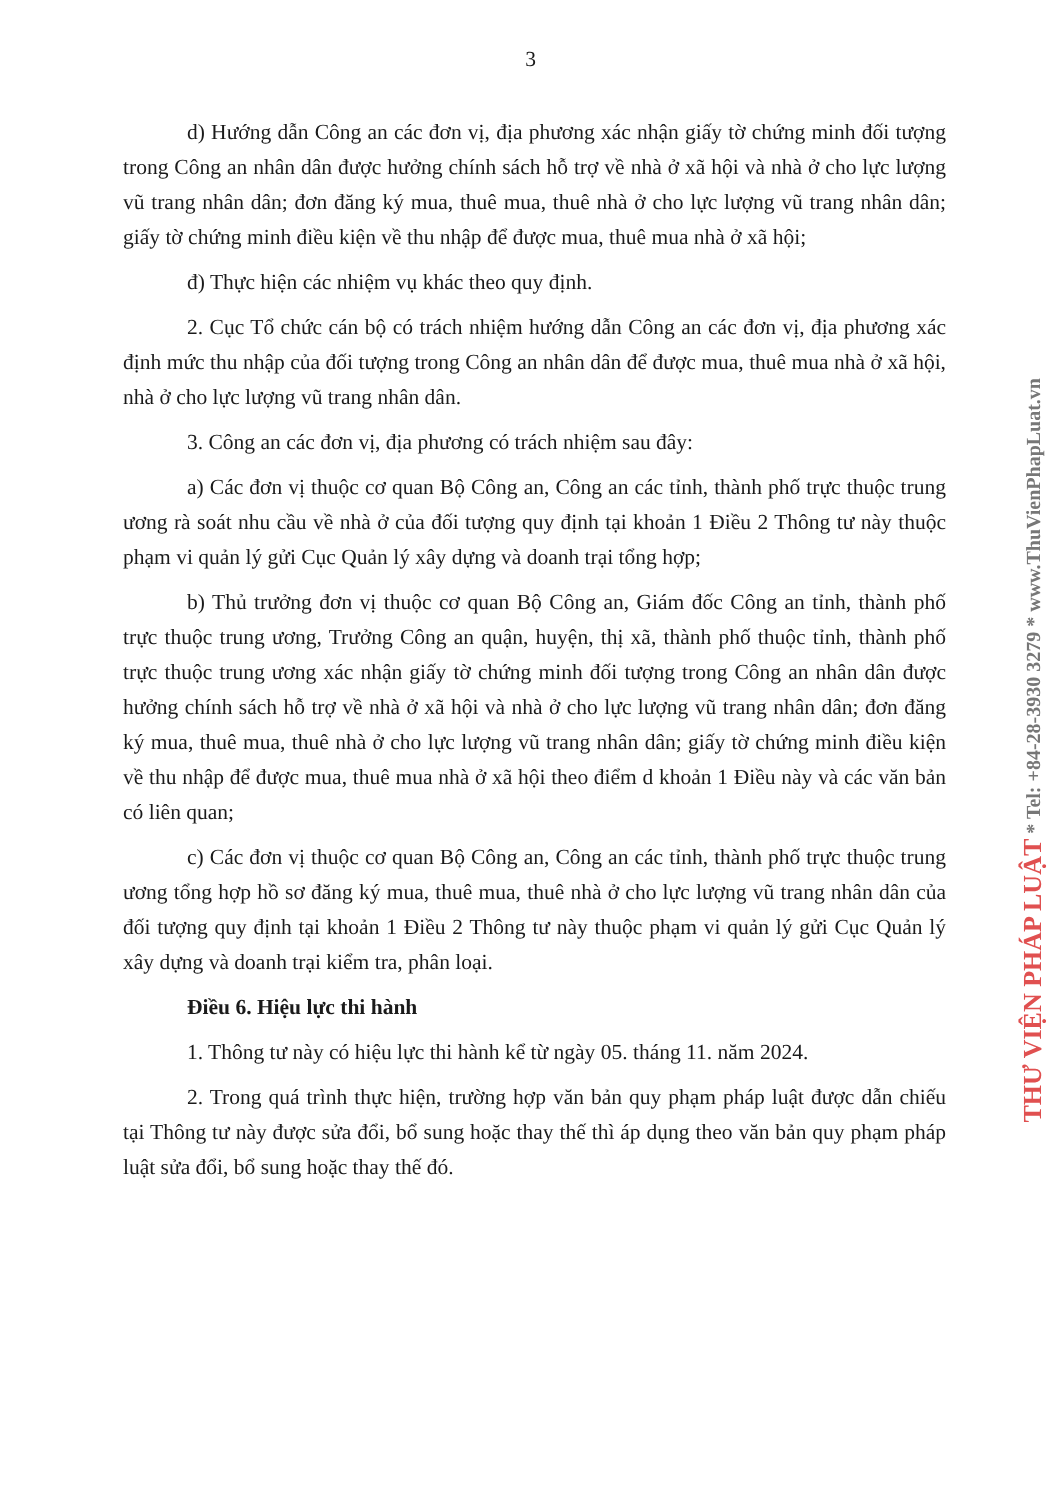3
d) Hướng dẫn Công an các đơn vị, địa phương xác nhận giấy tờ chứng minh đối tượng trong Công an nhân dân được hưởng chính sách hỗ trợ về nhà ở xã hội và nhà ở cho lực lượng vũ trang nhân dân; đơn đăng ký mua, thuê mua, thuê nhà ở cho lực lượng vũ trang nhân dân; giấy tờ chứng minh điều kiện về thu nhập để được mua, thuê mua nhà ở xã hội;
đ) Thực hiện các nhiệm vụ khác theo quy định.
2. Cục Tổ chức cán bộ có trách nhiệm hướng dẫn Công an các đơn vị, địa phương xác định mức thu nhập của đối tượng trong Công an nhân dân để được mua, thuê mua nhà ở xã hội, nhà ở cho lực lượng vũ trang nhân dân.
3. Công an các đơn vị, địa phương có trách nhiệm sau đây:
a) Các đơn vị thuộc cơ quan Bộ Công an, Công an các tỉnh, thành phố trực thuộc trung ương rà soát nhu cầu về nhà ở của đối tượng quy định tại khoản 1 Điều 2 Thông tư này thuộc phạm vi quản lý gửi Cục Quản lý xây dựng và doanh trại tổng hợp;
b) Thủ trưởng đơn vị thuộc cơ quan Bộ Công an, Giám đốc Công an tỉnh, thành phố trực thuộc trung ương, Trưởng Công an quận, huyện, thị xã, thành phố thuộc tỉnh, thành phố trực thuộc trung ương xác nhận giấy tờ chứng minh đối tượng trong Công an nhân dân được hưởng chính sách hỗ trợ về nhà ở xã hội và nhà ở cho lực lượng vũ trang nhân dân; đơn đăng ký mua, thuê mua, thuê nhà ở cho lực lượng vũ trang nhân dân; giấy tờ chứng minh điều kiện về thu nhập để được mua, thuê mua nhà ở xã hội theo điểm d khoản 1 Điều này và các văn bản có liên quan;
c) Các đơn vị thuộc cơ quan Bộ Công an, Công an các tỉnh, thành phố trực thuộc trung ương tổng hợp hồ sơ đăng ký mua, thuê mua, thuê nhà ở cho lực lượng vũ trang nhân dân của đối tượng quy định tại khoản 1 Điều 2 Thông tư này thuộc phạm vi quản lý gửi Cục Quản lý xây dựng và doanh trại kiểm tra, phân loại.
Điều 6. Hiệu lực thi hành
1. Thông tư này có hiệu lực thi hành kể từ ngày 05. tháng 11. năm 2024.
2. Trong quá trình thực hiện, trường hợp văn bản quy phạm pháp luật được dẫn chiếu tại Thông tư này được sửa đổi, bổ sung hoặc thay thế thì áp dụng theo văn bản quy phạm pháp luật sửa đổi, bổ sung hoặc thay thế đó.
THƯ VIỆN PHÁP LUẬT * Tel: +84-28-3930 3279 * www.ThuVienPhapLuat.vn